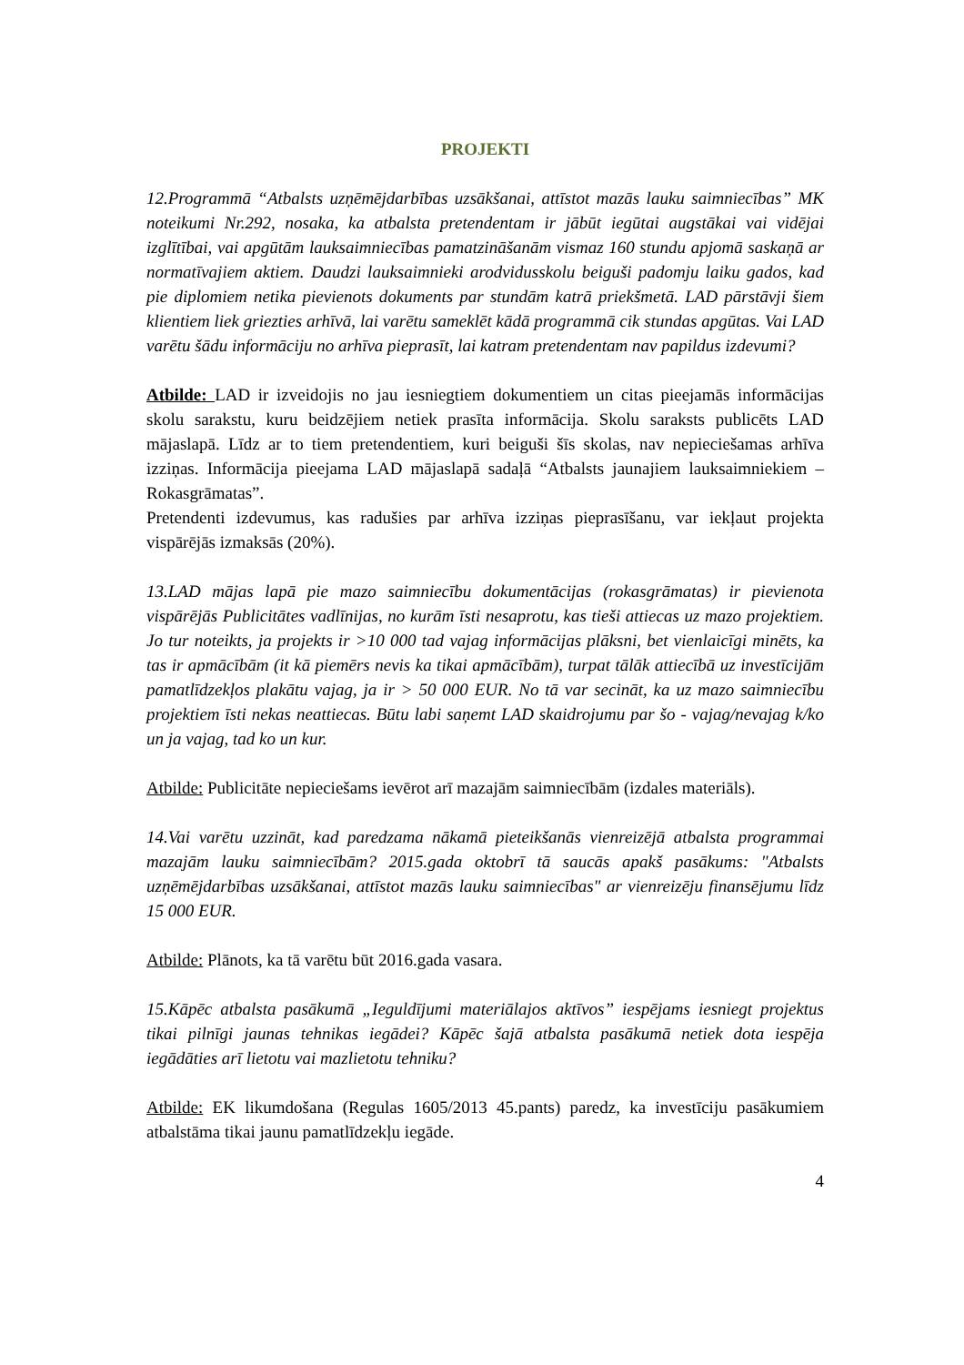PROJEKTI
12.Programmā “Atbalsts uzņēmējdarbības uzsākšanai, attīstot mazās lauku saimniecības” MK noteikumi Nr.292, nosaka, ka atbalsta pretendentam ir jābūt iegūtai augstākai vai vidējai izglītībai, vai apgūtām lauksaimniecības pamatzināšanām vismaz 160 stundu apjomā saskaņā ar normatīvajiem aktiem. Daudzi lauksaimnieki arodvidusskolu beiguši padomju laiku gados, kad pie diplomiem netika pievienots dokuments par stundām katrā priekšmetā. LAD pārstāvji šiem klientiem liek griezties arhīvā, lai varētu sameklēt kādā programmā cik stundas apgūtas. Vai LAD varētu šādu informāciju no arhīva pieprasīt, lai katram pretendentam nav papildus izdevumi?
Atbilde: LAD ir izveidojis no jau iesniegtiem dokumentiem un citas pieejamās informācijas skolu sarakstu, kuru beidzējiem netiek prasīta informācija. Skolu saraksts publicēts LAD mājaslapā. Līdz ar to tiem pretendentiem, kuri beiguši šīs skolas, nav nepieciešamas arhīva izziņas. Informācija pieejama LAD mājaslapā sadaļā “Atbalsts jaunajiem lauksaimniekiem – Rokasgrāmatas”.
Pretendenti izdevumus, kas radušies par arhīva izziņas pieprasīšanu, var iekļaut projekta vispārējās izmaksās (20%).
13.LAD mājas lapā pie mazo saimniecību dokumentācijas (rokasgrāmatas) ir pievienota vispārējās Publicitātes vadlīnijas, no kurām īsti nesaprotu, kas tieši attiecas uz mazo projektiem. Jo tur noteikts, ja projekts ir >10 000 tad vajag informācijas plāksni, bet vienlaicīgi minēts, ka tas ir apmācībām (it kā piemērs nevis ka tikai apmācībām), turpat tālāk attiecībā uz investīcijām pamatlīdzekļos plakātu vajag, ja ir > 50 000 EUR. No tā var secināt, ka uz mazo saimniecību projektiem īsti nekas neattiecas. Būtu labi saņemt LAD skaidrojumu par šo - vajag/nevajag k/ko un ja vajag, tad ko un kur.
Atbilde: Publicitāte nepieciešams ievērot arī mazajām saimniecībām (izdales materiāls).
14.Vai varētu uzzināt, kad paredzama nākamā pieteikšanās vienreizējā atbalsta programmai mazajām lauku saimniecībām? 2015.gada oktobrī tā saucās apakš pasākums: "Atbalsts uzņēmējdarbības uzsākšanai, attīstot mazās lauku saimniecības" ar vienreizēju finansējumu līdz 15 000 EUR.
Atbilde: Plānots, ka tā varētu būt 2016.gada vasara.
15.Kāpēc atbalsta pasākumā „Ieguldījumi materiālajos aktīvos” iespējams iesniegt projektus tikai pilnīgi jaunas tehnikas iegādei? Kāpēc šajā atbalsta pasākumā netiek dota iespēja iegādāties arī lietotu vai mazlietotu tehniku?
Atbilde: EK likumdošana (Regulas 1605/2013 45.pants) paredz, ka investīciju pasākumiem atbalstāma tikai jaunu pamatlīdzekļu iegāde.
4